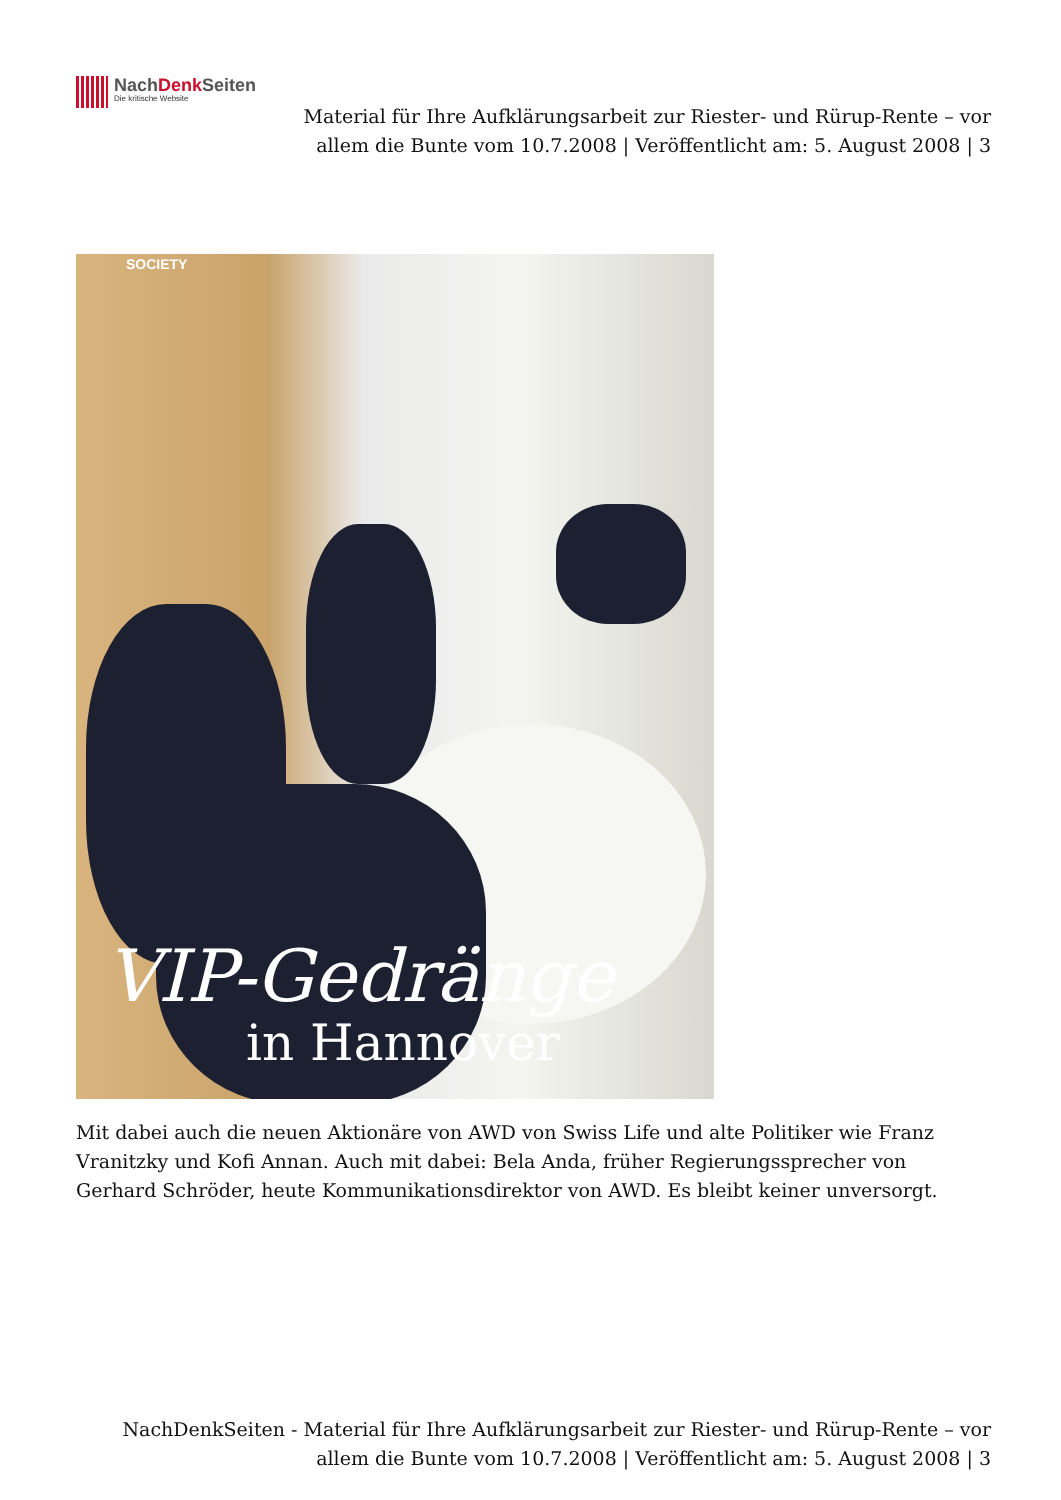NachDenk Seiten
Die kritische Website
Material für Ihre Aufklärungsarbeit zur Riester- und Rürup-Rente – vor allem die Bunte vom 10.7.2008 | Veröffentlicht am: 5. August 2008 | 3
SOCIETY
VIP-Gedränge
in Hannover
Mit dabei auch die neuen Aktionäre von AWD von Swiss Life und alte Politiker wie Franz Vranitzky und Kofi Annan. Auch mit dabei: Bela Anda, früher Regierungssprecher von Gerhard Schröder, heute Kommunikationsdirektor von AWD. Es bleibt keiner unversorgt.
NachDenkSeiten - Material für Ihre Aufklärungsarbeit zur Riester- und Rürup-Rente – vor allem die Bunte vom 10.7.2008 | Veröffentlicht am: 5. August 2008 | 3